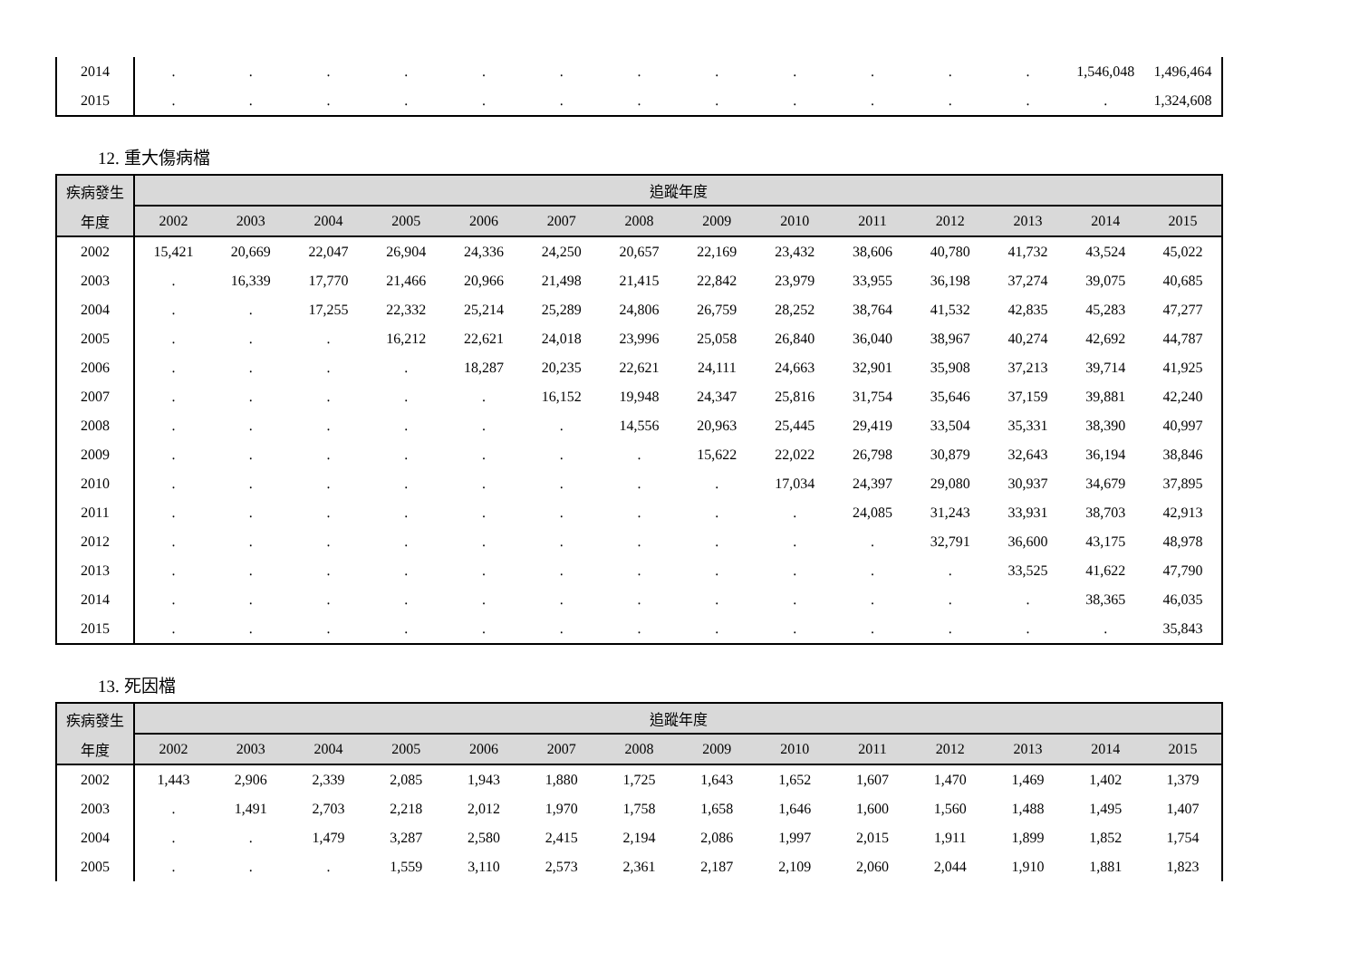| 2014 | . | . | . | . | . | . | . | . | . | . | . | . | 1,546,048 | 1,496,464 |
| 2015 | . | . | . | . | . | . | . | . | . | . | . | . | . | 1,324,608 |
12. 重大傷病檔
| 疾病發生 | 追蹤年度 | | | | | | | | | | | | | |
| --- | --- | --- | --- | --- | --- | --- | --- | --- | --- | --- | --- | --- | --- | --- |
| 年度 | 2002 | 2003 | 2004 | 2005 | 2006 | 2007 | 2008 | 2009 | 2010 | 2011 | 2012 | 2013 | 2014 | 2015 |
| 2002 | 15,421 | 20,669 | 22,047 | 26,904 | 24,336 | 24,250 | 20,657 | 22,169 | 23,432 | 38,606 | 40,780 | 41,732 | 43,524 | 45,022 |
| 2003 | . | 16,339 | 17,770 | 21,466 | 20,966 | 21,498 | 21,415 | 22,842 | 23,979 | 33,955 | 36,198 | 37,274 | 39,075 | 40,685 |
| 2004 | . | . | 17,255 | 22,332 | 25,214 | 25,289 | 24,806 | 26,759 | 28,252 | 38,764 | 41,532 | 42,835 | 45,283 | 47,277 |
| 2005 | . | . | . | 16,212 | 22,621 | 24,018 | 23,996 | 25,058 | 26,840 | 36,040 | 38,967 | 40,274 | 42,692 | 44,787 |
| 2006 | . | . | . | . | 18,287 | 20,235 | 22,621 | 24,111 | 24,663 | 32,901 | 35,908 | 37,213 | 39,714 | 41,925 |
| 2007 | . | . | . | . | . | 16,152 | 19,948 | 24,347 | 25,816 | 31,754 | 35,646 | 37,159 | 39,881 | 42,240 |
| 2008 | . | . | . | . | . | . | 14,556 | 20,963 | 25,445 | 29,419 | 33,504 | 35,331 | 38,390 | 40,997 |
| 2009 | . | . | . | . | . | . | . | 15,622 | 22,022 | 26,798 | 30,879 | 32,643 | 36,194 | 38,846 |
| 2010 | . | . | . | . | . | . | . | . | 17,034 | 24,397 | 29,080 | 30,937 | 34,679 | 37,895 |
| 2011 | . | . | . | . | . | . | . | . | . | 24,085 | 31,243 | 33,931 | 38,703 | 42,913 |
| 2012 | . | . | . | . | . | . | . | . | . | . | 32,791 | 36,600 | 43,175 | 48,978 |
| 2013 | . | . | . | . | . | . | . | . | . | . | . | 33,525 | 41,622 | 47,790 |
| 2014 | . | . | . | . | . | . | . | . | . | . | . | . | 38,365 | 46,035 |
| 2015 | . | . | . | . | . | . | . | . | . | . | . | . | . | 35,843 |
13. 死因檔
| 疾病發生 | 追蹤年度 | | | | | | | | | | | | | |
| --- | --- | --- | --- | --- | --- | --- | --- | --- | --- | --- | --- | --- | --- | --- |
| 年度 | 2002 | 2003 | 2004 | 2005 | 2006 | 2007 | 2008 | 2009 | 2010 | 2011 | 2012 | 2013 | 2014 | 2015 |
| 2002 | 1,443 | 2,906 | 2,339 | 2,085 | 1,943 | 1,880 | 1,725 | 1,643 | 1,652 | 1,607 | 1,470 | 1,469 | 1,402 | 1,379 |
| 2003 | . | 1,491 | 2,703 | 2,218 | 2,012 | 1,970 | 1,758 | 1,658 | 1,646 | 1,600 | 1,560 | 1,488 | 1,495 | 1,407 |
| 2004 | . | . | 1,479 | 3,287 | 2,580 | 2,415 | 2,194 | 2,086 | 1,997 | 2,015 | 1,911 | 1,899 | 1,852 | 1,754 |
| 2005 | . | . | . | 1,559 | 3,110 | 2,573 | 2,361 | 2,187 | 2,109 | 2,060 | 2,044 | 1,910 | 1,881 | 1,823 |